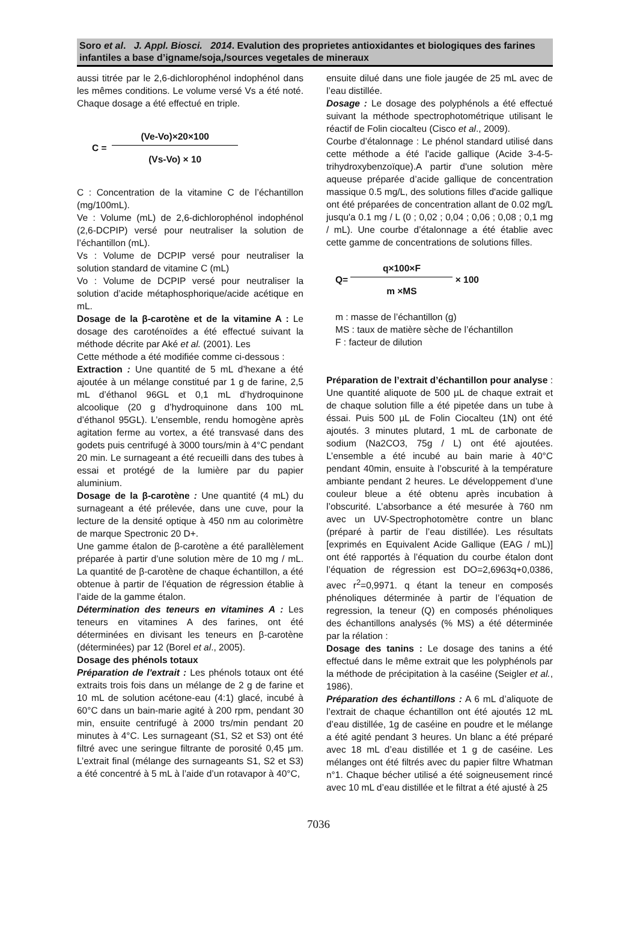Soro et al. J. Appl. Biosci. 2014. Evalution des proprietes antioxidantes et biologiques des farines infantiles a base d’igname/soja,/sources vegetales de mineraux
aussi titrée par le 2,6-dichlorophénol indophénol dans les mêmes conditions. Le volume versé Vs a été noté. Chaque dosage a été effectué en triple.
C = (Ve-Vo)×20×100 (Vs-Vo) × 10
C : Concentration de la vitamine C de l’échantillon (mg/100mL).
Ve : Volume (mL) de 2,6-dichlorophénol indophénol (2,6-DCPIP) versé pour neutraliser la solution de l’échantillon (mL).
Vs : Volume de DCPIP versé pour neutraliser la solution standard de vitamine C (mL)
Vo : Volume de DCPIP versé pour neutraliser la solution d’acide métaphosphorique/acide acétique en mL.
Dosage de la β-carotène et de la vitamine A : Le dosage des caroténoïdes a été effectué suivant la méthode décrite par Aké et al. (2001). Les
Cette méthode a été modifiée comme ci-dessous :
Extraction : Une quantité de 5 mL d’hexane a été ajoutée à un mélange constitué par 1 g de farine, 2,5 mL d’éthanol 96GL et 0,1 mL d’hydroquinone alcoolique (20 g d’hydroquinone dans 100 mL d’éthanol 95GL). L’ensemble, rendu homogène après agitation ferme au vortex, a été transvasé dans des godets puis centrifugé à 3000 tours/min à 4°C pendant 20 min. Le surnageant a été recueilli dans des tubes à essai et protégé de la lumière par du papier aluminium.
Dosage de la β-carotène : Une quantité (4 mL) du surnageant a été prélevée, dans une cuve, pour la lecture de la densité optique à 450 nm au colorimètre de marque Spectronic 20 D+.
Une gamme étalon de β-carotène a été parallèlement préparée à partir d’une solution mère de 10 mg / mL. La quantité de β-carotène de chaque échantillon, a été obtenue à partir de l’équation de régression établie à l’aide de la gamme étalon.
Détermination des teneurs en vitamines A : Les teneurs en vitamines A des farines, ont été déterminées en divisant les teneurs en β-carotène (déterminées) par 12 (Borel et al., 2005).
Dosage des phénols totaux
Préparation de l'extrait : Les phénols totaux ont été extraits trois fois dans un mélange de 2 g de farine et 10 mL de solution acétone-eau (4:1) glacé, incubé à 60°C dans un bain-marie agité à 200 rpm, pendant 30 min, ensuite centrifugé à 2000 trs/min pendant 20 minutes à 4°C. Les surnageant (S1, S2 et S3) ont été filtré avec une seringue filtrante de porosité 0,45 µm. L’extrait final (mélange des surnageants S1, S2 et S3) a été concentré à 5 mL à l’aide d’un rotavapor à 40°C,
ensuite dilué dans une fiole jaugée de 25 mL avec de l’eau distillée.
Dosage : Le dosage des polyphénols a été effectué suivant la méthode spectrophotométrique utilisant le réactif de Folin ciocalteu (Cisco et al., 2009).
Courbe d’étalonnage : Le phénol standard utilisé dans cette méthode a été l'acide gallique (Acide 3-4-5-trihydroxybenzoïque).A partir d'une solution mère aqueuse préparée d’acide gallique de concentration massique 0.5 mg/L, des solutions filles d'acide gallique ont été préparées de concentration allant de 0.02 mg/L jusqu'a 0.1 mg / L (0 ; 0,02 ; 0,04 ; 0,06 ; 0,08 ; 0,1 mg / mL). Une courbe d’étalonnage a été établie avec cette gamme de concentrations de solutions filles.
Q= q×100×F m ×MS × 100
m : masse de l’échantillon (g)
MS : taux de matière sèche de l’échantillon
F : facteur de dilution
Préparation de l’extrait d’échantillon pour analyse : Une quantité aliquote de 500 µL de chaque extrait et de chaque solution fille a été pipetée dans un tube à éssai. Puis 500 µL de Folin Ciocalteu (1N) ont été ajoutés. 3 minutes plutard, 1 mL de carbonate de sodium (Na2CO3, 75g / L) ont été ajoutées. L’ensemble a été incubé au bain marie à 40°C pendant 40min, ensuite à l’obscurité à la température ambiante pendant 2 heures. Le développement d’une couleur bleue a été obtenu après incubation à l’obscurité. L’absorbance a été mesurée à 760 nm avec un UV-Spectrophotomètre contre un blanc (préparé à partir de l’eau distillée). Les résultats [exprimés en Equivalent Acide Gallique (EAG / mL)] ont été rapportés à l’équation du courbe étalon dont l’équation de régression est DO=2,6963q+0,0386, avec r<sup>2</sup>=0,9971. q étant la teneur en composés phénoliques déterminée à partir de l’équation de regression, la teneur (Q) en composés phénoliques des échantillons analysés (% MS) a été déterminée par la rélation :
Dosage des tanins : Le dosage des tanins a été effectué dans le même extrait que les polyphénols par la méthode de précipitation à la caséine (Seigler et al., 1986).
Préparation des échantillons : A 6 mL d’aliquote de l’extrait de chaque échantillon ont été ajoutés 12 mL d’eau distillée, 1g de caséine en poudre et le mélange a été agité pendant 3 heures. Un blanc a été préparé avec 18 mL d’eau distillée et 1 g de caséine. Les mélanges ont été filtrés avec du papier filtre Whatman n°1. Chaque bécher utilisé a été soigneusement rincé avec 10 mL d’eau distillée et le filtrat a été ajusté à 25
7036